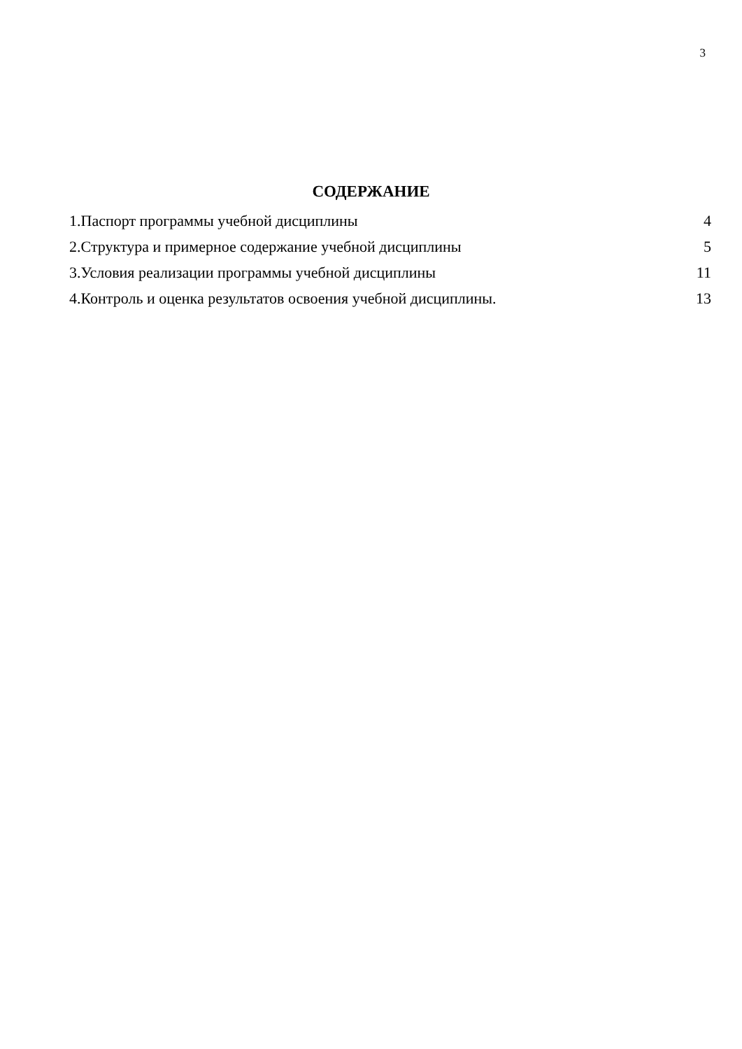3
СОДЕРЖАНИЕ
| 1.Паспорт программы учебной дисциплины | 4 |
| 2.Структура и примерное содержание учебной дисциплины | 5 |
| 3.Условия реализации программы учебной дисциплины | 11 |
| 4.Контроль и оценка результатов освоения учебной дисциплины. | 13 |